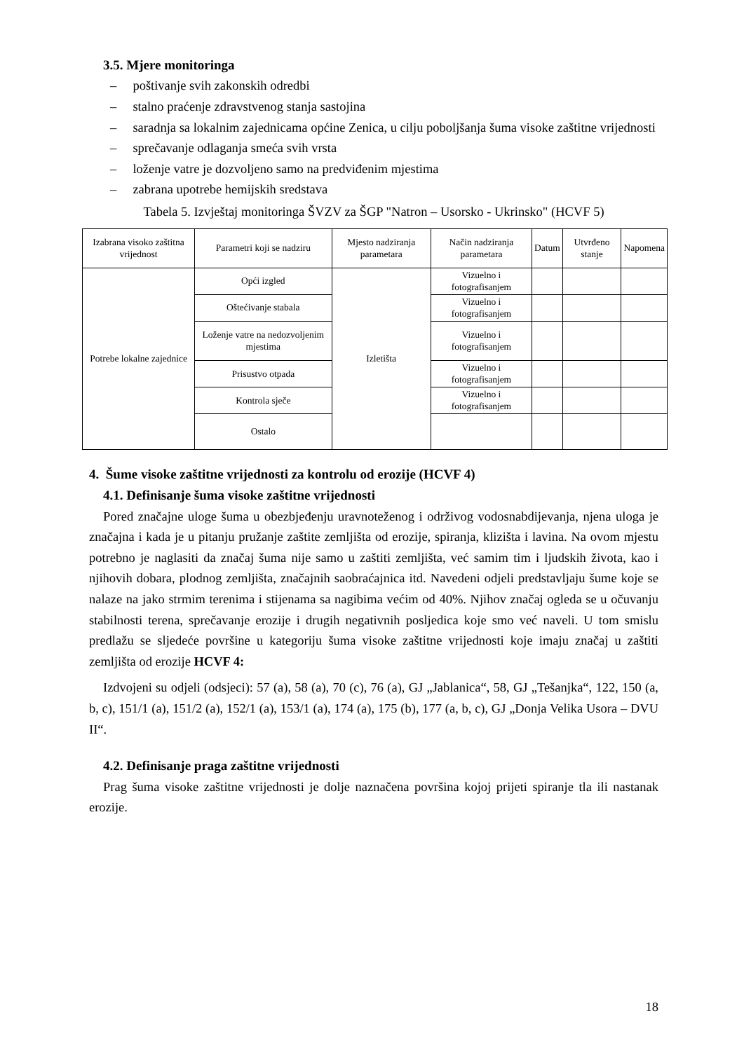3.5. Mjere monitoringa
– poštivanje svih zakonskih odredbi
– stalno praćenje zdravstvenog stanja sastojina
– saradnja sa lokalnim zajednicama općine Zenica, u cilju poboljšanja šuma visoke zaštitne vrijednosti
– sprečavanje odlaganja smeća svih vrsta
– loženje vatre je dozvoljeno samo na predviđenim mjestima
– zabrana upotrebe hemijskih sredstava
Tabela 5. Izvještaj monitoringa ŠVZV za ŠGP "Natron – Usorsko - Ukrinsko" (HCVF 5)
| Izabrana visoko zaštitna vrijednost | Parametri koji se nadziru | Mjesto nadziranja parametara | Način nadziranja parametara | Datum | Utvrđeno stanje | Napomena |
| --- | --- | --- | --- | --- | --- | --- |
| Potrebe lokalne zajednice | Opći izgled | Izletišta | Vizuelno i fotografisanjem | | | |
| | Oštećivanje stabala | | Vizuelno i fotografisanjem | | | |
| | Loženje vatre na nedozvoljenim mjestima | | Vizuelno i fotografisanjem | | | |
| | Prisustvo otpada | | Vizuelno i fotografisanjem | | | |
| | Kontrola sječe | | Vizuelno i fotografisanjem | | | |
| | Ostalo | | | | | |
4. Šume visoke zaštitne vrijednosti za kontrolu od erozije (HCVF 4)
4.1. Definisanje šuma visoke zaštitne vrijednosti
Pored značajne uloge šuma u obezbjeđenju uravnoteženog i održivog vodosnabdijevanja, njena uloga je značajna i kada je u pitanju pružanje zaštite zemljišta od erozije, spiranja, klizišta i lavina. Na ovom mjestu potrebno je naglasiti da značaj šuma nije samo u zaštiti zemljišta, već samim tim i ljudskih života, kao i njihovih dobara, plodnog zemljišta, značajnih saobraćajnica itd. Navedeni odjeli predstavljaju šume koje se nalaze na jako strmim terenima i stijenama sa nagibima većim od 40%. Njihov značaj ogleda se u očuvanju stabilnosti terena, sprečavanje erozije i drugih negativnih posljedica koje smo već naveli. U tom smislu predlažu se sljedeće površine u kategoriju šuma visoke zaštitne vrijednosti koje imaju značaj u zaštiti zemljišta od erozije HCVF 4:
Izdvojeni su odjeli (odsjeci): 57 (a), 58 (a), 70 (c), 76 (a), GJ „Jablanica“, 58, GJ „Tešanjka“, 122, 150 (a, b, c), 151/1 (a), 151/2 (a), 152/1 (a), 153/1 (a), 174 (a), 175 (b), 177 (a, b, c), GJ „Donja Velika Usora – DVU II“.
4.2. Definisanje praga zaštitne vrijednosti
Prag šuma visoke zaštitne vrijednosti je dolje naznačena površina kojoj prijeti spiranje tla ili nastanak erozije.
18